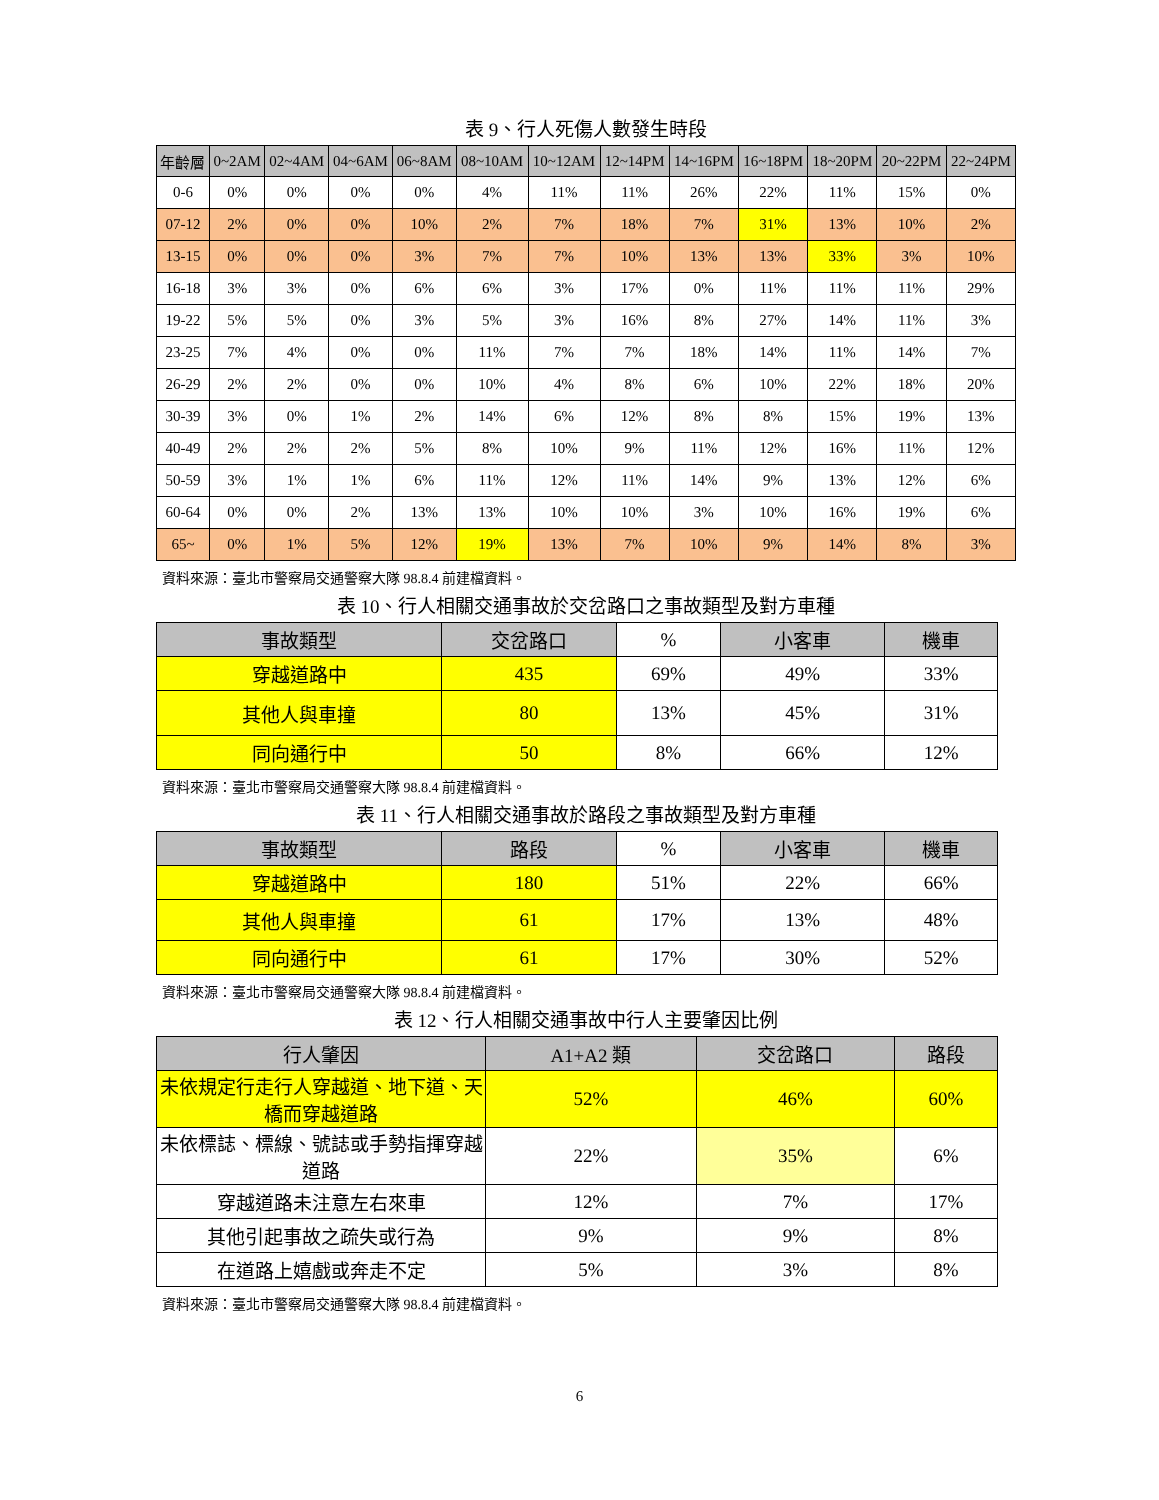表 9、行人死傷人數發生時段
| 年齡層 | 0~2AM | 02~4AM | 04~6AM | 06~8AM | 08~10AM | 10~12AM | 12~14PM | 14~16PM | 16~18PM | 18~20PM | 20~22PM | 22~24PM |
| --- | --- | --- | --- | --- | --- | --- | --- | --- | --- | --- | --- | --- |
| 0-6 | 0% | 0% | 0% | 0% | 4% | 11% | 11% | 26% | 22% | 11% | 15% | 0% |
| 07-12 | 2% | 0% | 0% | 10% | 2% | 7% | 18% | 7% | 31% | 13% | 10% | 2% |
| 13-15 | 0% | 0% | 0% | 3% | 7% | 7% | 10% | 13% | 13% | 33% | 3% | 10% |
| 16-18 | 3% | 3% | 0% | 6% | 6% | 3% | 17% | 0% | 11% | 11% | 11% | 29% |
| 19-22 | 5% | 5% | 0% | 3% | 5% | 3% | 16% | 8% | 27% | 14% | 11% | 3% |
| 23-25 | 7% | 4% | 0% | 0% | 11% | 7% | 7% | 18% | 14% | 11% | 14% | 7% |
| 26-29 | 2% | 2% | 0% | 0% | 10% | 4% | 8% | 6% | 10% | 22% | 18% | 20% |
| 30-39 | 3% | 0% | 1% | 2% | 14% | 6% | 12% | 8% | 8% | 15% | 19% | 13% |
| 40-49 | 2% | 2% | 2% | 5% | 8% | 10% | 9% | 11% | 12% | 16% | 11% | 12% |
| 50-59 | 3% | 1% | 1% | 6% | 11% | 12% | 11% | 14% | 9% | 13% | 12% | 6% |
| 60-64 | 0% | 0% | 2% | 13% | 13% | 10% | 10% | 3% | 10% | 16% | 19% | 6% |
| 65~ | 0% | 1% | 5% | 12% | 19% | 13% | 7% | 10% | 9% | 14% | 8% | 3% |
資料來源：臺北市警察局交通警察大隊 98.8.4 前建檔資料。
表 10、行人相關交通事故於交岔路口之事故類型及對方車種
| 事故類型 | 交岔路口 | % | 小客車 | 機車 |
| 穿越道路中 | 435 | 69% | 49% | 33% |
| 其他人與車撞 | 80 | 13% | 45% | 31% |
| 同向通行中 | 50 | 8% | 66% | 12% |
資料來源：臺北市警察局交通警察大隊 98.8.4 前建檔資料。
表 11、行人相關交通事故於路段之事故類型及對方車種
| 事故類型 | 路段 | % | 小客車 | 機車 |
| 穿越道路中 | 180 | 51% | 22% | 66% |
| 其他人與車撞 | 61 | 17% | 13% | 48% |
| 同向通行中 | 61 | 17% | 30% | 52% |
資料來源：臺北市警察局交通警察大隊 98.8.4 前建檔資料。
表 12、行人相關交通事故中行人主要肇因比例
| 行人肇因 | A1+A2 類 | 交岔路口 | 路段 |
| --- | --- | --- | --- |
| 未依規定行走行人穿越道、地下道、天橋而穿越道路 | 52% | 46% | 60% |
| 未依標誌、標線、號誌或手勢指揮穿越道路 | 22% | 35% | 6% |
| 穿越道路未注意左右來車 | 12% | 7% | 17% |
| 其他引起事故之疏失或行為 | 9% | 9% | 8% |
| 在道路上嬉戲或奔走不定 | 5% | 3% | 8% |
資料來源：臺北市警察局交通警察大隊 98.8.4 前建檔資料。
6